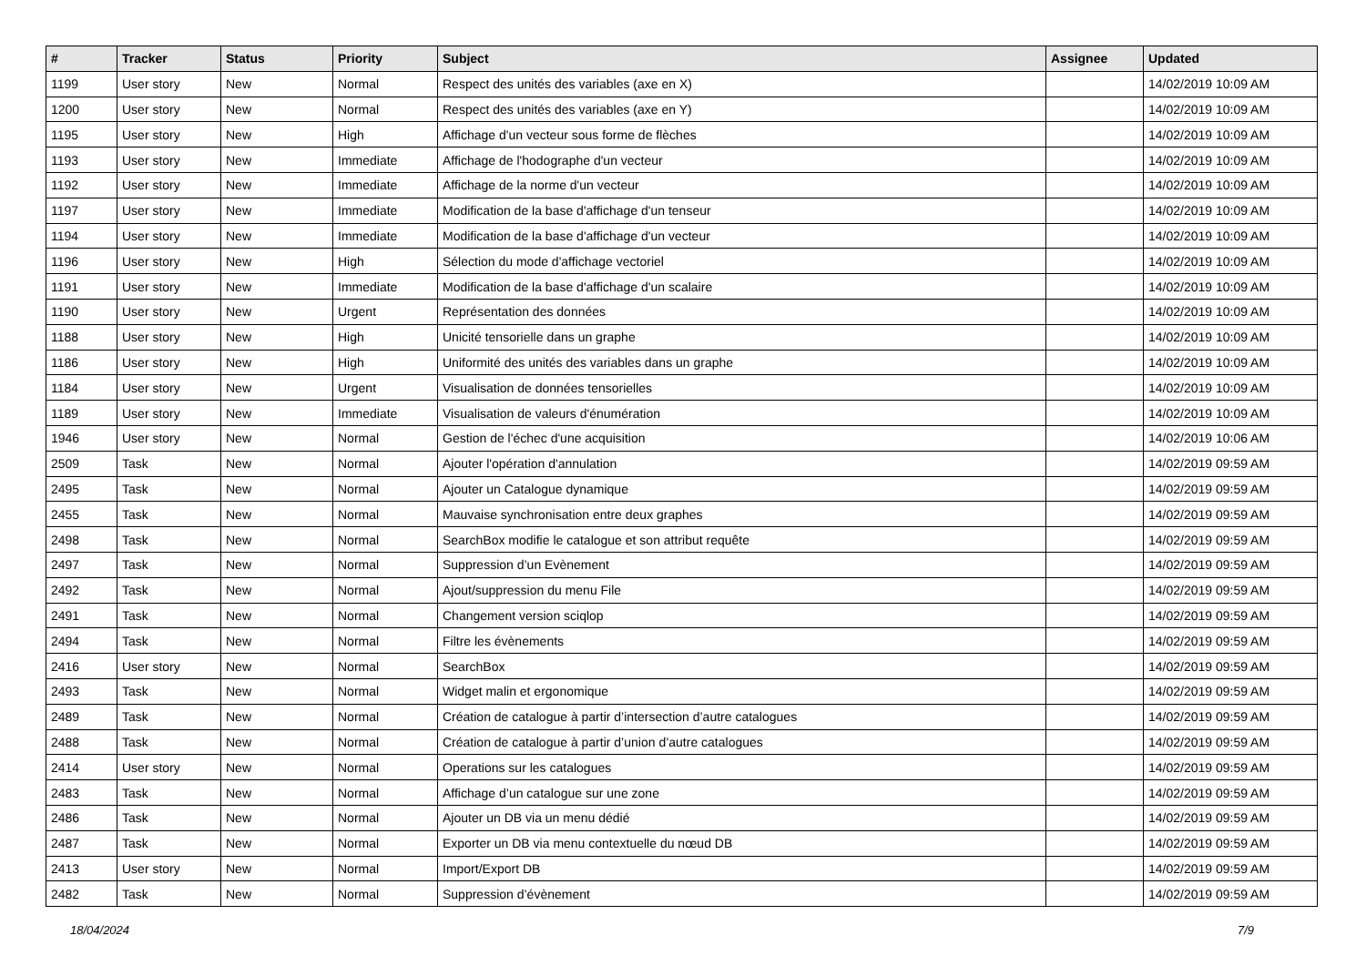| # | Tracker | Status | Priority | Subject | Assignee | Updated |
| --- | --- | --- | --- | --- | --- | --- |
| 1199 | User story | New | Normal | Respect des unités des variables (axe en X) | | 14/02/2019 10:09 AM |
| 1200 | User story | New | Normal | Respect des unités des variables (axe en Y) | | 14/02/2019 10:09 AM |
| 1195 | User story | New | High | Affichage d'un vecteur sous forme de flèches | | 14/02/2019 10:09 AM |
| 1193 | User story | New | Immediate | Affichage de l'hodographe d'un vecteur | | 14/02/2019 10:09 AM |
| 1192 | User story | New | Immediate | Affichage de la norme d'un vecteur | | 14/02/2019 10:09 AM |
| 1197 | User story | New | Immediate | Modification de la base d'affichage d'un tenseur | | 14/02/2019 10:09 AM |
| 1194 | User story | New | Immediate | Modification de la base d'affichage d'un vecteur | | 14/02/2019 10:09 AM |
| 1196 | User story | New | High | Sélection du mode d'affichage vectoriel | | 14/02/2019 10:09 AM |
| 1191 | User story | New | Immediate | Modification de la base d'affichage d'un scalaire | | 14/02/2019 10:09 AM |
| 1190 | User story | New | Urgent | Représentation des données | | 14/02/2019 10:09 AM |
| 1188 | User story | New | High | Unicité tensorielle dans un graphe | | 14/02/2019 10:09 AM |
| 1186 | User story | New | High | Uniformité des unités des variables dans un graphe | | 14/02/2019 10:09 AM |
| 1184 | User story | New | Urgent | Visualisation de données tensorielles | | 14/02/2019 10:09 AM |
| 1189 | User story | New | Immediate | Visualisation de valeurs d'énumération | | 14/02/2019 10:09 AM |
| 1946 | User story | New | Normal | Gestion de l'échec d'une acquisition | | 14/02/2019 10:06 AM |
| 2509 | Task | New | Normal | Ajouter l'opération d'annulation | | 14/02/2019 09:59 AM |
| 2495 | Task | New | Normal | Ajouter un Catalogue dynamique | | 14/02/2019 09:59 AM |
| 2455 | Task | New | Normal | Mauvaise synchronisation entre deux graphes | | 14/02/2019 09:59 AM |
| 2498 | Task | New | Normal | SearchBox modifie le catalogue et son attribut requête | | 14/02/2019 09:59 AM |
| 2497 | Task | New | Normal | Suppression d’un Evènement | | 14/02/2019 09:59 AM |
| 2492 | Task | New | Normal | Ajout/suppression du menu File | | 14/02/2019 09:59 AM |
| 2491 | Task | New | Normal | Changement version sciqlop | | 14/02/2019 09:59 AM |
| 2494 | Task | New | Normal | Filtre les évènements | | 14/02/2019 09:59 AM |
| 2416 | User story | New | Normal | SearchBox | | 14/02/2019 09:59 AM |
| 2493 | Task | New | Normal | Widget malin et ergonomique | | 14/02/2019 09:59 AM |
| 2489 | Task | New | Normal | Création de catalogue à partir d’intersection d’autre catalogues | | 14/02/2019 09:59 AM |
| 2488 | Task | New | Normal | Création de catalogue à partir d’union d’autre catalogues | | 14/02/2019 09:59 AM |
| 2414 | User story | New | Normal | Operations sur les catalogues | | 14/02/2019 09:59 AM |
| 2483 | Task | New | Normal | Affichage d’un catalogue sur une zone | | 14/02/2019 09:59 AM |
| 2486 | Task | New | Normal | Ajouter un DB via un menu dédié | | 14/02/2019 09:59 AM |
| 2487 | Task | New | Normal | Exporter un DB via menu contextuelle du nœud DB | | 14/02/2019 09:59 AM |
| 2413 | User story | New | Normal | Import/Export DB | | 14/02/2019 09:59 AM |
| 2482 | Task | New | Normal | Suppression d’évènement | | 14/02/2019 09:59 AM |
18/04/2024 7/9